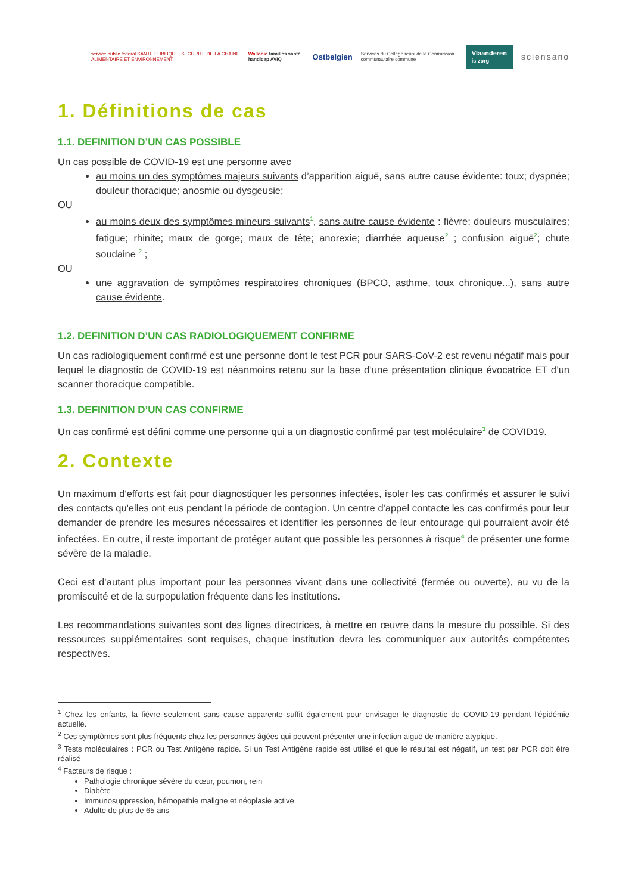service public fédéral SANTE PUBLIQUE, SECURITE DE LA CHAINE ALIMENTAIRE ET ENVIRONNEMENT Wallonie familles santé handicap AVIQ Ostbelgien Services du Collège réuni de la Commission communautaire commune Vlaanderen
is zorg sciensano
1. Définitions de cas
1.1. DEFINITION D’UN CAS POSSIBLE
Un cas possible de COVID-19 est une personne avec
au moins un des symptômes majeurs suivants d’apparition aiguë, sans autre cause évidente: toux; dyspnée; douleur thoracique; anosmie ou dysgeusie;
OU
au moins deux des symptômes mineurs suivants<sup>1</sup>, sans autre cause évidente : fièvre; douleurs musculaires; fatigue; rhinite; maux de gorge; maux de tête; anorexie; diarrhée aqueuse<sup>2</sup> ; confusion aiguë<sup>2</sup>; chute soudaine <sup>2</sup> ;
OU
une aggravation de symptômes respiratoires chroniques (BPCO, asthme, toux chronique...), sans autre cause évidente.
1.2. DEFINITION D’UN CAS RADIOLOGIQUEMENT CONFIRME
Un cas radiologiquement confirmé est une personne dont le test PCR pour SARS-CoV-2 est revenu négatif mais pour lequel le diagnostic de COVID-19 est néanmoins retenu sur la base d’une présentation clinique évocatrice ET d’un scanner thoracique compatible.
1.3. DEFINITION D’UN CAS CONFIRME
Un cas confirmé est défini comme une personne qui a un diagnostic confirmé par test moléculaire<sup>3</sup> de COVID19.
2. Contexte
Un maximum d'efforts est fait pour diagnostiquer les personnes infectées, isoler les cas confirmés et assurer le suivi des contacts qu'elles ont eus pendant la période de contagion. Un centre d'appel contacte les cas confirmés pour leur demander de prendre les mesures nécessaires et identifier les personnes de leur entourage qui pourraient avoir été infectées. En outre, il reste important de protéger autant que possible les personnes à risque<sup>4</sup> de présenter une forme sévère de la maladie.
Ceci est d’autant plus important pour les personnes vivant dans une collectivité (fermée ou ouverte), au vu de la promiscuité et de la surpopulation fréquente dans les institutions.
Les recommandations suivantes sont des lignes directrices, à mettre en œuvre dans la mesure du possible. Si des ressources supplémentaires sont requises, chaque institution devra les communiquer aux autorités compétentes respectives.
<sup>1</sup> Chez les enfants, la fièvre seulement sans cause apparente suffit également pour envisager le diagnostic de COVID-19 pendant l’épidémie actuelle.
<sup>2</sup> Ces symptômes sont plus fréquents chez les personnes âgées qui peuvent présenter une infection aiguë de manière atypique.
<sup>3</sup> Tests moléculaires : PCR ou Test Antigène rapide. Si un Test Antigène rapide est utilisé et que le résultat est négatif, un test par PCR doit être réalisé
<sup>4</sup> Facteurs de risque :
Pathologie chronique sévère du cœur, poumon, rein
Diabète
Immunosuppression, hémopathie maligne et néoplasie active
Adulte de plus de 65 ans